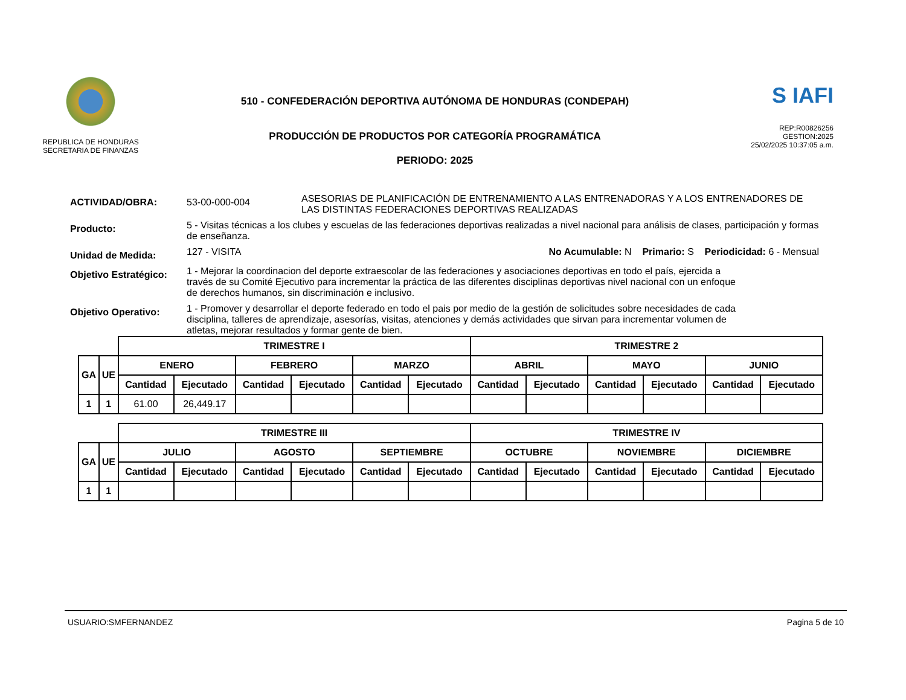REPUBLICA DE HONDURAS
SECRETARIA DE FINANZAS
510 - CONFEDERACIÓN DEPORTIVA AUTÓNOMA DE HONDURAS (CONDEPAH)
PRODUCCIÓN DE PRODUCTOS POR CATEGORÍA PROGRAMÁTICA
PERIODO: 2025
S IAFI
REP:R00826256
GESTION:2025
25/02/2025 10:37:05 a.m.
ACTIVIDAD/OBRA: 53-00-000-004
ASESORIAS DE PLANIFICACIÓN DE ENTRENAMIENTO A LAS ENTRENADORAS Y A LOS ENTRENADORES DE LAS DISTINTAS FEDERACIONES DEPORTIVAS REALIZADAS
Producto:
5 - Visitas técnicas a los clubes y escuelas de las federaciones deportivas realizadas a nivel nacional para análisis de clases, participación y formas de enseñanza.
Unidad de Medida:
127 - VISITA No Acumulable: N Primario: S Periodicidad: 6 - Mensual
Objetivo Estratégico:
1 - Mejorar la coordinacion del deporte extraescolar de las federaciones y asociaciones deportivas en todo el país, ejercida a través de su Comité Ejecutivo para incrementar la práctica de las diferentes disciplinas deportivas nivel nacional con un enfoque de derechos humanos, sin discriminación e inclusivo.
Objetivo Operativo:
1 - Promover y desarrollar el deporte federado en todo el pais por medio de la gestión de solicitudes sobre necesidades de cada disciplina, talleres de aprendizaje, asesorías, visitas, atenciones y demás actividades que sirvan para incrementar volumen de atletas, mejorar resultados y formar gente de bien.
| | | TRIMESTRE I | | | | | | TRIMESTRE 2 | | | | | |
| --- | --- | --- | --- | --- | --- | --- | --- | --- | --- | --- | --- | --- | --- |
| GA | UE | ENERO | | FEBRERO | | MARZO | | ABRIL | | MAYO | | JUNIO | |
| | | Cantidad | Ejecutado | Cantidad | Ejecutado | Cantidad | Ejecutado | Cantidad | Ejecutado | Cantidad | Ejecutado | Cantidad | Ejecutado |
| 1 | 1 | 61.00 | 26,449.17 | | | | | | | | | | |
| | | TRIMESTRE III | | | | | | TRIMESTRE IV | | | | | |
| --- | --- | --- | --- | --- | --- | --- | --- | --- | --- | --- | --- | --- | --- |
| GA | UE | JULIO | | AGOSTO | | SEPTIEMBRE | | OCTUBRE | | NOVIEMBRE | | DICIEMBRE | |
| | | Cantidad | Ejecutado | Cantidad | Ejecutado | Cantidad | Ejecutado | Cantidad | Ejecutado | Cantidad | Ejecutado | Cantidad | Ejecutado |
| 1 | 1 | | | | | | | | | | | | |
USUARIO:SMFERNANDEZ Pagina 5 de 10